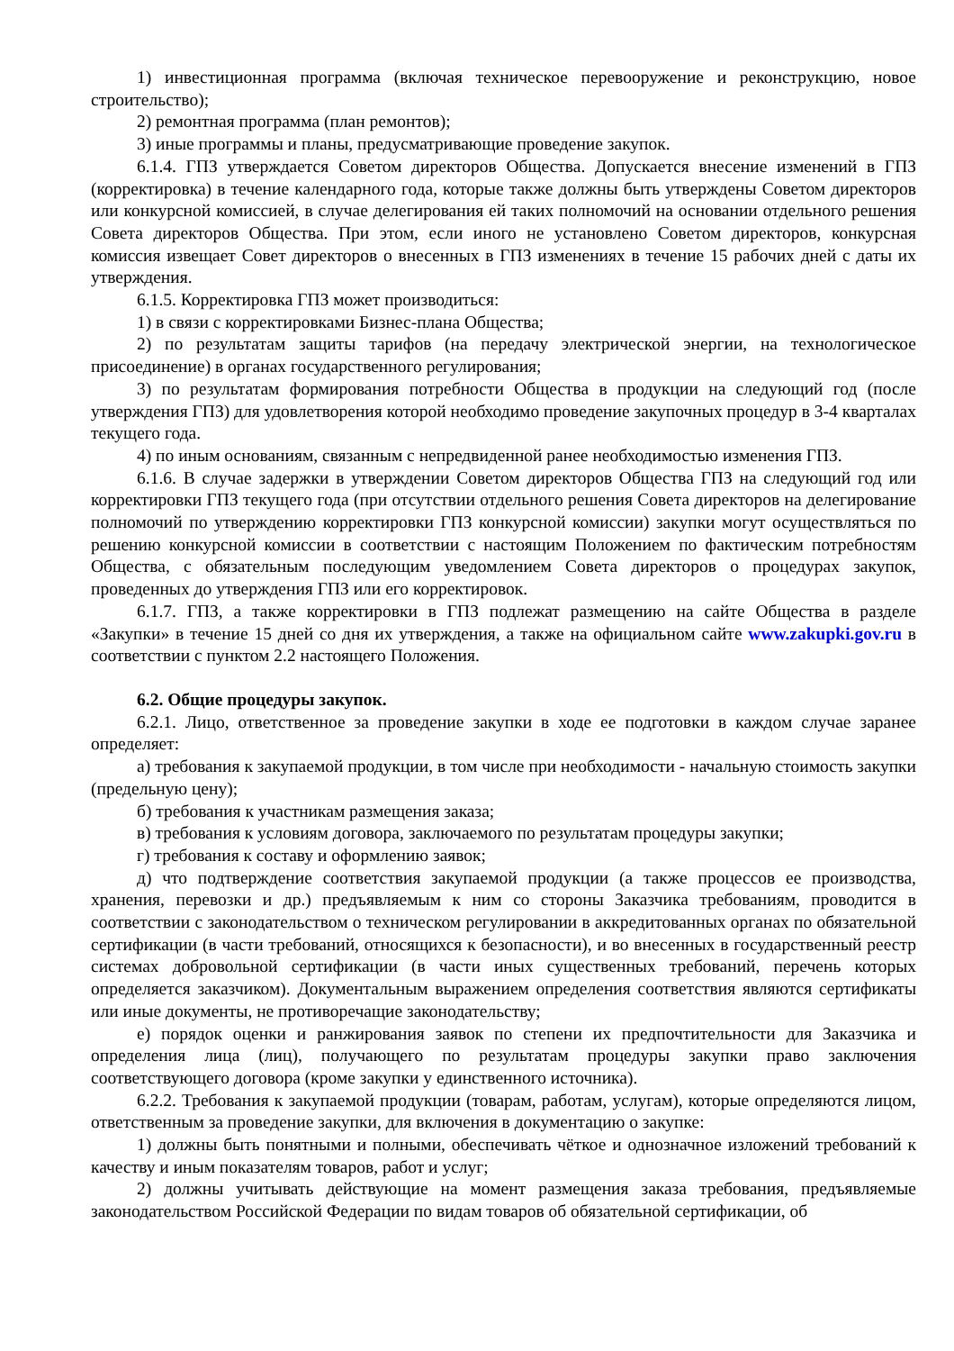1) инвестиционная программа (включая техническое перевооружение и реконструкцию, новое строительство);
2) ремонтная программа (план ремонтов);
3) иные программы и планы, предусматривающие проведение закупок.
6.1.4. ГПЗ утверждается Советом директоров Общества. Допускается внесение изменений в ГПЗ (корректировка) в течение календарного года, которые также должны быть утверждены Советом директоров или конкурсной комиссией, в случае делегирования ей таких полномочий на основании отдельного решения Совета директоров Общества. При этом, если иного не установлено Советом директоров, конкурсная комиссия извещает Совет директоров о внесенных в ГПЗ изменениях в течение 15 рабочих дней с даты их утверждения.
6.1.5. Корректировка ГПЗ может производиться:
1) в связи с корректировками Бизнес-плана Общества;
2) по результатам защиты тарифов (на передачу электрической энергии, на технологическое присоединение) в органах государственного регулирования;
3) по результатам формирования потребности Общества в продукции на следующий год (после утверждения ГПЗ) для удовлетворения которой необходимо проведение закупочных процедур в 3-4 кварталах текущего года.
4) по иным основаниям, связанным с непредвиденной ранее необходимостью изменения ГПЗ.
6.1.6. В случае задержки в утверждении Советом директоров Общества ГПЗ на следующий год или корректировки ГПЗ текущего года (при отсутствии отдельного решения Совета директоров на делегирование полномочий по утверждению корректировки ГПЗ конкурсной комиссии) закупки могут осуществляться по решению конкурсной комиссии в соответствии с настоящим Положением по фактическим потребностям Общества, с обязательным последующим уведомлением Совета директоров о процедурах закупок, проведенных до утверждения ГПЗ или его корректировок.
6.1.7. ГПЗ, а также корректировки в ГПЗ подлежат размещению на сайте Общества в разделе «Закупки» в течение 15 дней со дня их утверждения, а также на официальном сайте www.zakupki.gov.ru в соответствии с пунктом 2.2 настоящего Положения.
6.2. Общие процедуры закупок.
6.2.1. Лицо, ответственное за проведение закупки в ходе ее подготовки в каждом случае заранее определяет:
а) требования к закупаемой продукции, в том числе при необходимости - начальную стоимость закупки (предельную цену);
б) требования к участникам размещения заказа;
в) требования к условиям договора, заключаемого по результатам процедуры закупки;
г) требования к составу и оформлению заявок;
д) что подтверждение соответствия закупаемой продукции (а также процессов ее производства, хранения, перевозки и др.) предъявляемым к ним со стороны Заказчика требованиям, проводится в соответствии с законодательством о техническом регулировании в аккредитованных органах по обязательной сертификации (в части требований, относящихся к безопасности), и во внесенных в государственный реестр системах добровольной сертификации (в части иных существенных требований, перечень которых определяется заказчиком). Документальным выражением определения соответствия являются сертификаты или иные документы, не противоречащие законодательству;
е) порядок оценки и ранжирования заявок по степени их предпочтительности для Заказчика и определения лица (лиц), получающего по результатам процедуры закупки право заключения соответствующего договора (кроме закупки у единственного источника).
6.2.2. Требования к закупаемой продукции (товарам, работам, услугам), которые определяются лицом, ответственным за проведение закупки, для включения в документацию о закупке:
1) должны быть понятными и полными, обеспечивать чёткое и однозначное изложений требований к качеству и иным показателям товаров, работ и услуг;
2) должны учитывать действующие на момент размещения заказа требования, предъявляемые законодательством Российской Федерации по видам товаров об обязательной сертификации, об